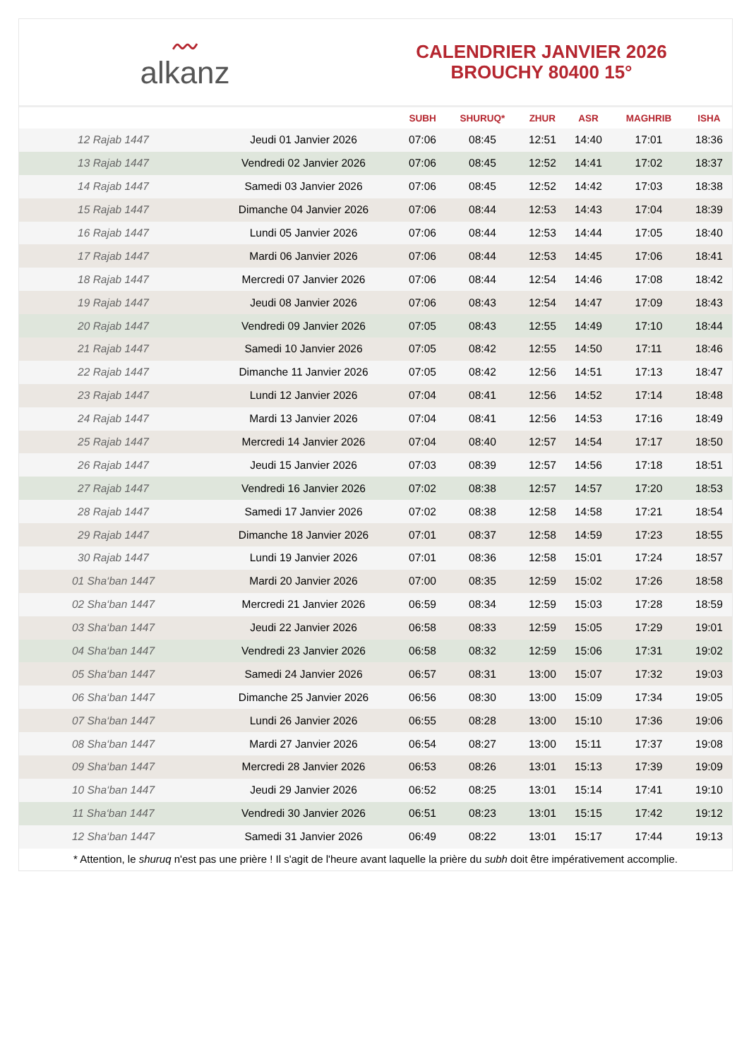〰
alkanz
CALENDRIER JANVIER 2026
BROUCHY 80400 15°
| | | SUBH | SHURUQ* | ZHUR | ASR | MAGHRIB | ISHA |
| --- | --- | --- | --- | --- | --- | --- | --- |
| 12 Rajab 1447 | Jeudi 01 Janvier 2026 | 07:06 | 08:45 | 12:51 | 14:40 | 17:01 | 18:36 |
| 13 Rajab 1447 | Vendredi 02 Janvier 2026 | 07:06 | 08:45 | 12:52 | 14:41 | 17:02 | 18:37 |
| 14 Rajab 1447 | Samedi 03 Janvier 2026 | 07:06 | 08:45 | 12:52 | 14:42 | 17:03 | 18:38 |
| 15 Rajab 1447 | Dimanche 04 Janvier 2026 | 07:06 | 08:44 | 12:53 | 14:43 | 17:04 | 18:39 |
| 16 Rajab 1447 | Lundi 05 Janvier 2026 | 07:06 | 08:44 | 12:53 | 14:44 | 17:05 | 18:40 |
| 17 Rajab 1447 | Mardi 06 Janvier 2026 | 07:06 | 08:44 | 12:53 | 14:45 | 17:06 | 18:41 |
| 18 Rajab 1447 | Mercredi 07 Janvier 2026 | 07:06 | 08:44 | 12:54 | 14:46 | 17:08 | 18:42 |
| 19 Rajab 1447 | Jeudi 08 Janvier 2026 | 07:06 | 08:43 | 12:54 | 14:47 | 17:09 | 18:43 |
| 20 Rajab 1447 | Vendredi 09 Janvier 2026 | 07:05 | 08:43 | 12:55 | 14:49 | 17:10 | 18:44 |
| 21 Rajab 1447 | Samedi 10 Janvier 2026 | 07:05 | 08:42 | 12:55 | 14:50 | 17:11 | 18:46 |
| 22 Rajab 1447 | Dimanche 11 Janvier 2026 | 07:05 | 08:42 | 12:56 | 14:51 | 17:13 | 18:47 |
| 23 Rajab 1447 | Lundi 12 Janvier 2026 | 07:04 | 08:41 | 12:56 | 14:52 | 17:14 | 18:48 |
| 24 Rajab 1447 | Mardi 13 Janvier 2026 | 07:04 | 08:41 | 12:56 | 14:53 | 17:16 | 18:49 |
| 25 Rajab 1447 | Mercredi 14 Janvier 2026 | 07:04 | 08:40 | 12:57 | 14:54 | 17:17 | 18:50 |
| 26 Rajab 1447 | Jeudi 15 Janvier 2026 | 07:03 | 08:39 | 12:57 | 14:56 | 17:18 | 18:51 |
| 27 Rajab 1447 | Vendredi 16 Janvier 2026 | 07:02 | 08:38 | 12:57 | 14:57 | 17:20 | 18:53 |
| 28 Rajab 1447 | Samedi 17 Janvier 2026 | 07:02 | 08:38 | 12:58 | 14:58 | 17:21 | 18:54 |
| 29 Rajab 1447 | Dimanche 18 Janvier 2026 | 07:01 | 08:37 | 12:58 | 14:59 | 17:23 | 18:55 |
| 30 Rajab 1447 | Lundi 19 Janvier 2026 | 07:01 | 08:36 | 12:58 | 15:01 | 17:24 | 18:57 |
| 01 Sha‘ban 1447 | Mardi 20 Janvier 2026 | 07:00 | 08:35 | 12:59 | 15:02 | 17:26 | 18:58 |
| 02 Sha‘ban 1447 | Mercredi 21 Janvier 2026 | 06:59 | 08:34 | 12:59 | 15:03 | 17:28 | 18:59 |
| 03 Sha‘ban 1447 | Jeudi 22 Janvier 2026 | 06:58 | 08:33 | 12:59 | 15:05 | 17:29 | 19:01 |
| 04 Sha‘ban 1447 | Vendredi 23 Janvier 2026 | 06:58 | 08:32 | 12:59 | 15:06 | 17:31 | 19:02 |
| 05 Sha‘ban 1447 | Samedi 24 Janvier 2026 | 06:57 | 08:31 | 13:00 | 15:07 | 17:32 | 19:03 |
| 06 Sha‘ban 1447 | Dimanche 25 Janvier 2026 | 06:56 | 08:30 | 13:00 | 15:09 | 17:34 | 19:05 |
| 07 Sha‘ban 1447 | Lundi 26 Janvier 2026 | 06:55 | 08:28 | 13:00 | 15:10 | 17:36 | 19:06 |
| 08 Sha‘ban 1447 | Mardi 27 Janvier 2026 | 06:54 | 08:27 | 13:00 | 15:11 | 17:37 | 19:08 |
| 09 Sha‘ban 1447 | Mercredi 28 Janvier 2026 | 06:53 | 08:26 | 13:01 | 15:13 | 17:39 | 19:09 |
| 10 Sha‘ban 1447 | Jeudi 29 Janvier 2026 | 06:52 | 08:25 | 13:01 | 15:14 | 17:41 | 19:10 |
| 11 Sha‘ban 1447 | Vendredi 30 Janvier 2026 | 06:51 | 08:23 | 13:01 | 15:15 | 17:42 | 19:12 |
| 12 Sha‘ban 1447 | Samedi 31 Janvier 2026 | 06:49 | 08:22 | 13:01 | 15:17 | 17:44 | 19:13 |
* Attention, le shuruq n'est pas une prière ! Il s'agit de l'heure avant laquelle la prière du subh doit être impérativement accomplie.